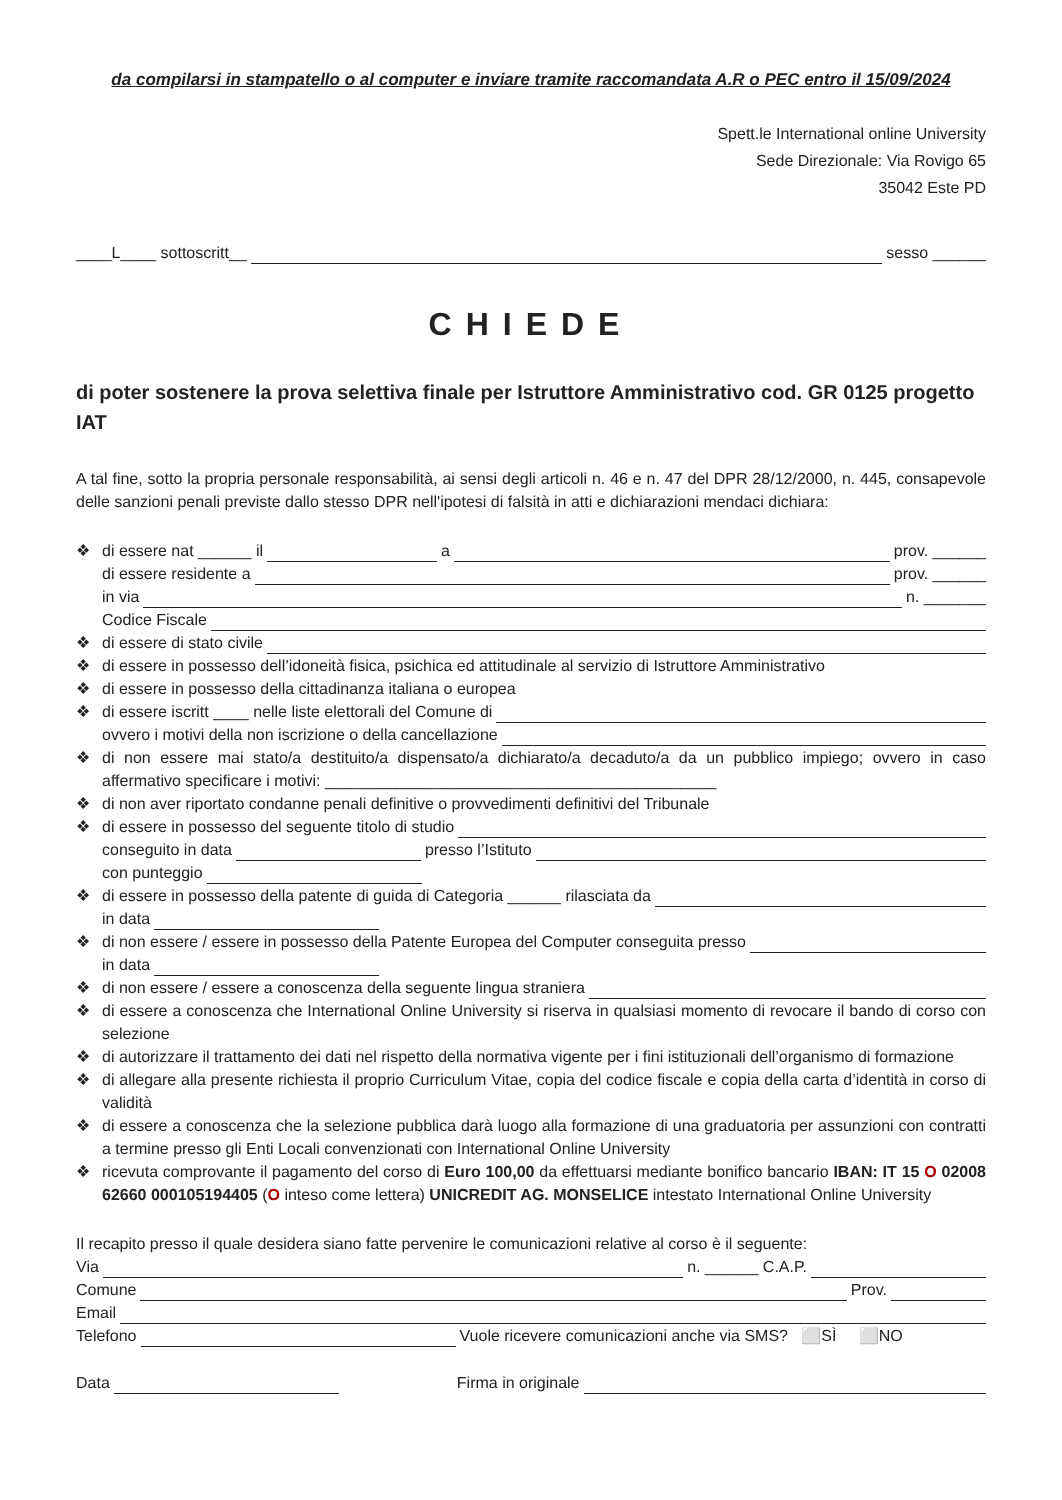da compilarsi in stampatello o al computer e inviare tramite raccomandata A.R o PEC entro il 15/09/2024
Spett.le International online University
Sede Direzionale: Via Rovigo 65
35042 Este PD
____L____ sottoscritt__ sesso ______
CHIEDE
di poter sostenere la prova selettiva finale per Istruttore Amministrativo cod. GR 0125 progetto IAT
A tal fine, sotto la propria personale responsabilità, ai sensi degli articoli n. 46 e n. 47 del DPR 28/12/2000, n. 445, consapevole delle sanzioni penali previste dallo stesso DPR nell'ipotesi di falsità in atti e dichiarazioni mendaci dichiara:
❖
di essere nat ______ il a prov. ______
di essere residente a prov. ______
in via n. _______
Codice Fiscale
❖
di essere di stato civile
❖ di essere in possesso dell’idoneità fisica, psichica ed attitudinale al servizio di Istruttore Amministrativo
❖ di essere in possesso della cittadinanza italiana o europea
❖
di essere iscritt ____ nelle liste elettorali del Comune di
ovvero i motivi della non iscrizione o della cancellazione
❖ di non essere mai stato/a destituito/a dispensato/a dichiarato/a decaduto/a da un pubblico impiego; ovvero in caso affermativo specificare i motivi: ____________________________________________
❖ di non aver riportato condanne penali definitive o provvedimenti definitivi del Tribunale
❖
di essere in possesso del seguente titolo di studio
conseguito in data presso l’Istituto
con punteggio
❖
di essere in possesso della patente di guida di Categoria ______ rilasciata da
in data
❖
di non essere / essere in possesso della Patente Europea del Computer conseguita presso
in data
❖
di non essere / essere a conoscenza della seguente lingua straniera
❖ di essere a conoscenza che International Online University si riserva in qualsiasi momento di revocare il bando di corso con selezione
❖ di autorizzare il trattamento dei dati nel rispetto della normativa vigente per i fini istituzionali dell’organismo di formazione
❖ di allegare alla presente richiesta il proprio Curriculum Vitae, copia del codice fiscale e copia della carta d’identità in corso di validità
❖ di essere a conoscenza che la selezione pubblica darà luogo alla formazione di una graduatoria per assunzioni con contratti a termine presso gli Enti Locali convenzionati con International Online University
❖ ricevuta comprovante il pagamento del corso di Euro 100,00 da effettuarsi mediante bonifico bancario IBAN: IT 15 O 02008 62660 000105194405 (O inteso come lettera) UNICREDIT AG. MONSELICE intestato International Online University
Il recapito presso il quale desidera siano fatte pervenire le comunicazioni relative al corso è il seguente:
Via n. ______ C.A.P.
Comune Prov.
Email
Telefono Vuole ricevere comunicazioni anche via SMS? ⬜SÌ ⬜NO
Data Firma in originale